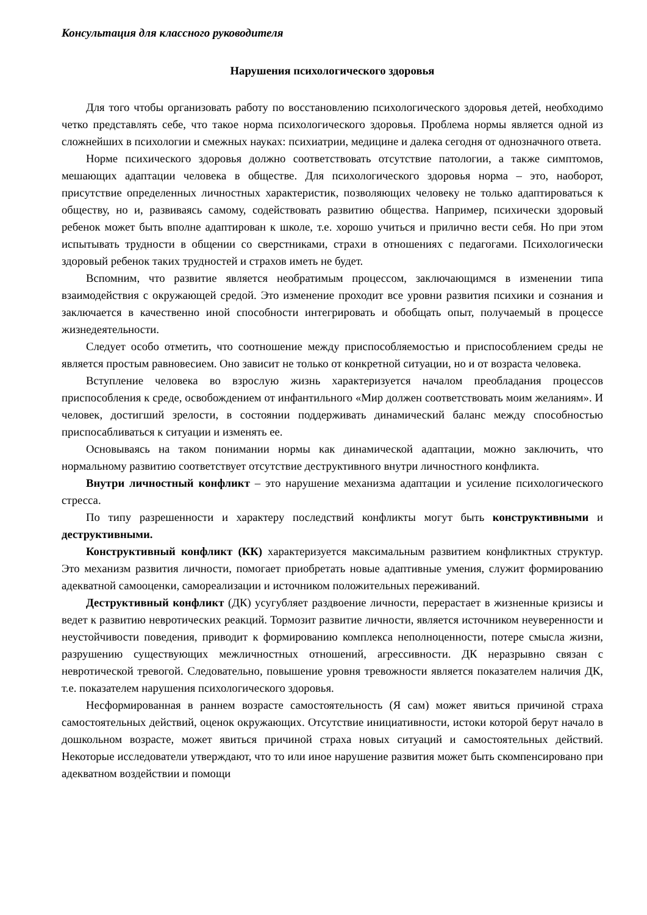Консультация для классного руководителя
Нарушения психологического здоровья
Для того чтобы организовать работу по восстановлению психологического здоровья детей, необходимо четко представлять себе, что такое норма психологического здоровья. Проблема нормы является одной из сложнейших в психологии и смежных науках: психиатрии, медицине и далека сегодня от однозначного ответа.
Норме психического здоровья должно соответствовать отсутствие патологии, а также симптомов, мешающих адаптации человека в обществе. Для психологического здоровья норма – это, наоборот, присутствие определенных личностных характеристик, позволяющих человеку не только адаптироваться к обществу, но и, развиваясь самому, содействовать развитию общества. Например, психически здоровый ребенок может быть вполне адаптирован к школе, т.е. хорошо учиться и прилично вести себя. Но при этом испытывать трудности в общении со сверстниками, страхи в отношениях с педагогами. Психологически здоровый ребенок таких трудностей и страхов иметь не будет.
Вспомним, что развитие является необратимым процессом, заключающимся в изменении типа взаимодействия с окружающей средой. Это изменение проходит все уровни развития психики и сознания и заключается в качественно иной способности интегрировать и обобщать опыт, получаемый в процессе жизнедеятельности.
Следует особо отметить, что соотношение между приспособляемостью и приспособлением среды не является простым равновесием. Оно зависит не только от конкретной ситуации, но и от возраста человека.
Вступление человека во взрослую жизнь характеризуется началом преобладания процессов приспособления к среде, освобождением от инфантильного «Мир должен соответствовать моим желаниям». И человек, достигший зрелости, в состоянии поддерживать динамический баланс между способностью приспосабливаться к ситуации и изменять ее.
Основываясь на таком понимании нормы как динамической адаптации, можно заключить, что нормальному развитию соответствует отсутствие деструктивного внутри личностного конфликта.
Внутри личностный конфликт – это нарушение механизма адаптации и усиление психологического стресса.
По типу разрешенности и характеру последствий конфликты могут быть конструктивными и деструктивными.
Конструктивный конфликт (КК) характеризуется максимальным развитием конфликтных структур. Это механизм развития личности, помогает приобретать новые адаптивные умения, служит формированию адекватной самооценки, самореализации и источником положительных переживаний.
Деструктивный конфликт (ДК) усугубляет раздвоение личности, перерастает в жизненные кризисы и ведет к развитию невротических реакций. Тормозит развитие личности, является источником неуверенности и неустойчивости поведения, приводит к формированию комплекса неполноценности, потере смысла жизни, разрушению существующих межличностных отношений, агрессивности. ДК неразрывно связан с невротической тревогой. Следовательно, повышение уровня тревожности является показателем наличия ДК, т.е. показателем нарушения психологического здоровья.
Несформированная в раннем возрасте самостоятельность (Я сам) может явиться причиной страха самостоятельных действий, оценок окружающих. Отсутствие инициативности, истоки которой берут начало в дошкольном возрасте, может явиться причиной страха новых ситуаций и самостоятельных действий. Некоторые исследователи утверждают, что то или иное нарушение развития может быть скомпенсировано при адекватном воздействии и помощи